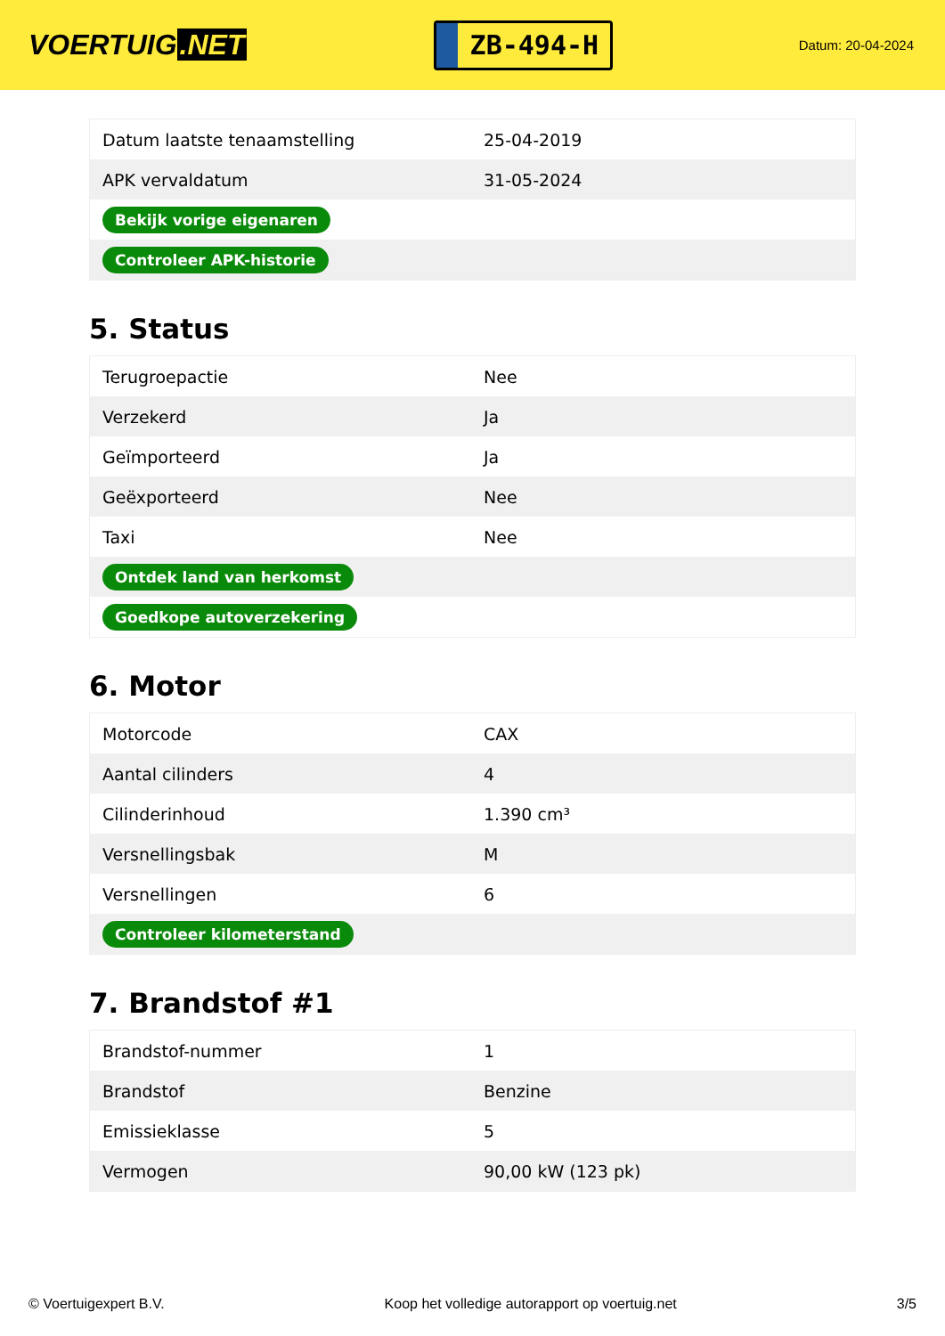VOERTUIG.NET
ZB-494-H
Datum: 20-04-2024
| Datum laatste tenaamstelling | 25-04-2019 |
| APK vervaldatum | 31-05-2024 |
| Bekijk vorige eigenaren | |
| Controleer APK-historie | |
5. Status
| Terugroepactie | Nee |
| Verzekerd | Ja |
| Geïmporteerd | Ja |
| Geëxporteerd | Nee |
| Taxi | Nee |
| Ontdek land van herkomst | |
| Goedkope autoverzekering | |
6. Motor
| Motorcode | CAX |
| Aantal cilinders | 4 |
| Cilinderinhoud | 1.390 cm³ |
| Versnellingsbak | M |
| Versnellingen | 6 |
| Controleer kilometerstand | |
7. Brandstof #1
| Brandstof-nummer | 1 |
| Brandstof | Benzine |
| Emissieklasse | 5 |
| Vermogen | 90,00 kW (123 pk) |
© Voertuigexpert B.V. Koop het volledige autorapport op voertuig.net 3/5